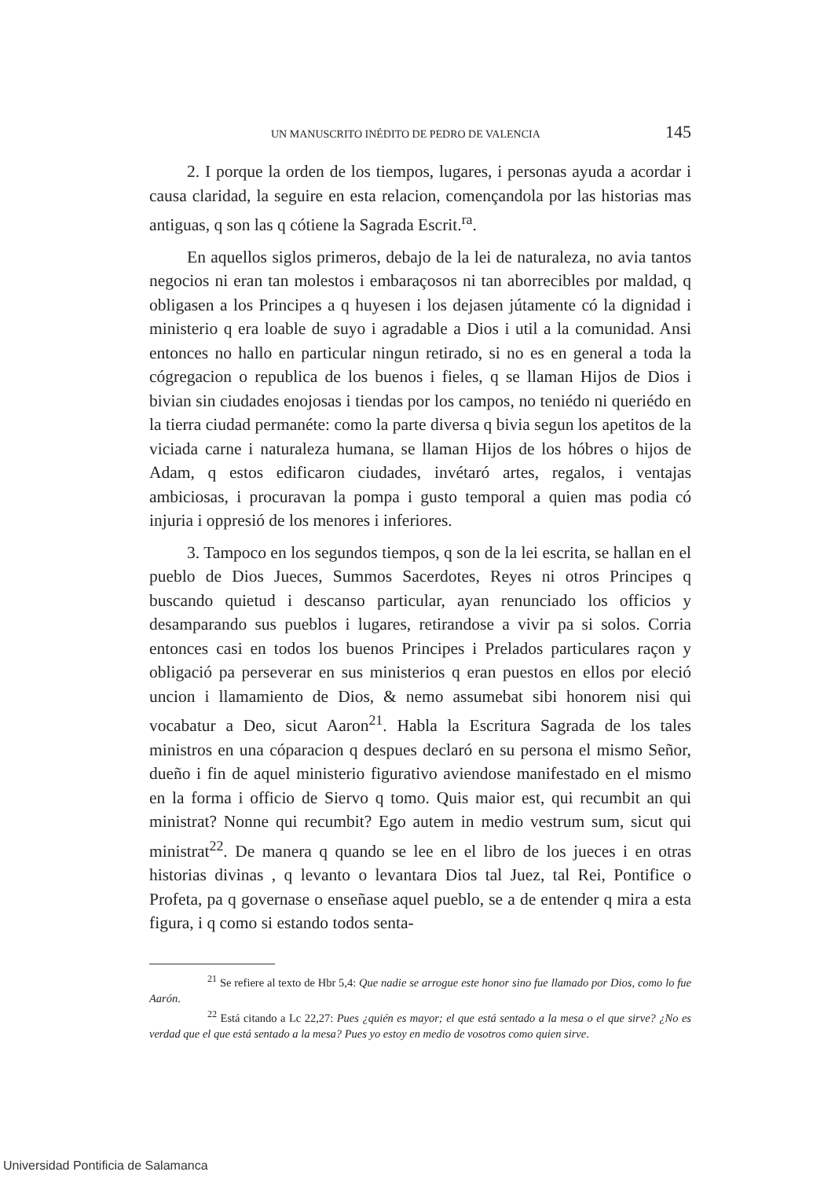UN MANUSCRITO INÉDITO DE PEDRO DE VALENCIA 145
2. I porque la orden de los tiempos, lugares, i personas ayuda a acordar i causa claridad, la seguire en esta relacion, començandola por las historias mas antiguas, q son las q cótiene la Sagrada Escrit.<sup>ra</sup>.
En aquellos siglos primeros, debajo de la lei de naturaleza, no avia tantos negocios ni eran tan molestos i embaraçosos ni tan aborrecibles por maldad, q obligasen a los Principes a q huyesen i los dejasen jútamente có la dignidad i ministerio q era loable de suyo i agradable a Dios i util a la comunidad. Ansi entonces no hallo en particular ningun retirado, si no es en general a toda la cógregacion o republica de los buenos i fieles, q se llaman Hijos de Dios i bivian sin ciudades enojosas i tiendas por los campos, no teniédo ni queriédo en la tierra ciudad permanéte: como la parte diversa q bivia segun los apetitos de la viciada carne i naturaleza humana, se llaman Hijos de los hóbres o hijos de Adam, q estos edificaron ciudades, invétaró artes, regalos, i ventajas ambiciosas, i procuravan la pompa i gusto temporal a quien mas podia có injuria i oppresió de los menores i inferiores.
3. Tampoco en los segundos tiempos, q son de la lei escrita, se hallan en el pueblo de Dios Jueces, Summos Sacerdotes, Reyes ni otros Principes q buscando quietud i descanso particular, ayan renunciado los officios y desamparando sus pueblos i lugares, retirandose a vivir pa si solos. Corria entonces casi en todos los buenos Principes i Prelados particulares raçon y obligació pa perseverar en sus ministerios q eran puestos en ellos por eleció uncion i llamamiento de Dios, & nemo assumebat sibi honorem nisi qui vocabatur a Deo, sicut Aaron<sup>21</sup>. Habla la Escritura Sagrada de los tales ministros en una cóparacion q despues declaró en su persona el mismo Señor, dueño i fin de aquel ministerio figurativo aviendose manifestado en el mismo en la forma i officio de Siervo q tomo. Quis maior est, qui recumbit an qui ministrat? Nonne qui recumbit? Ego autem in medio vestrum sum, sicut qui ministrat<sup>22</sup>. De manera q quando se lee en el libro de los jueces i en otras historias divinas , q levanto o levantara Dios tal Juez, tal Rei, Pontifice o Profeta, pa q governase o enseñase aquel pueblo, se a de entender q mira a esta figura, i q como si estando todos senta-
<sup>21</sup> Se refiere al texto de Hbr 5,4: Que nadie se arrogue este honor sino fue llamado por Dios, como lo fue Aarón.
<sup>22</sup> Está citando a Lc 22,27: Pues ¿quién es mayor; el que está sentado a la mesa o el que sirve? ¿No es verdad que el que está sentado a la mesa? Pues yo estoy en medio de vosotros como quien sirve.
Universidad Pontificia de Salamanca